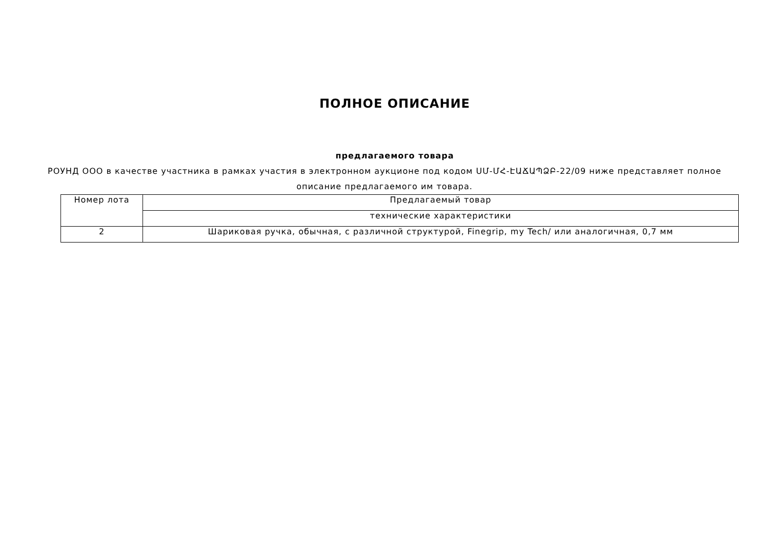ПОЛНОЕ ОПИСАНИЕ
предлагаемого товара
РОУНД ООО в качестве участника в рамках участия в электронном аукционе под кодом ՍՄ-ՄՀ-ԷԱՃԱՊՁԲ-22/09 ниже представляет полное описание предлагаемого им товара.
| Номер лота | Предлагаемый товар |
| | технические характеристики |
| 2 | Шариковая ручка, обычная, с различной структурой, Finegrip, my Tech/ или аналогичная, 0,7 мм |